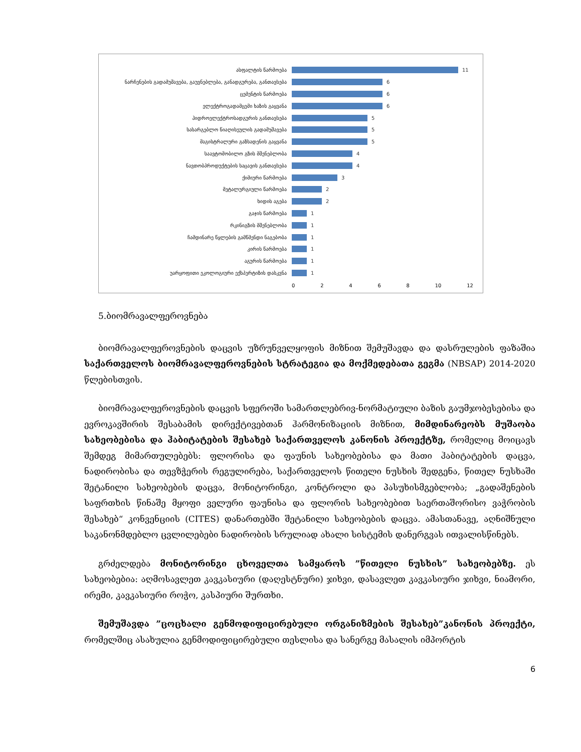ასფალტის წარმოება 11
ნარჩენების გადამუშავება, გაუვნებლება, განადგურება, განთავსება 6
ცემენტის წარმოება 6
ელექტროგადამცემი ხაზის გაყვანა 6
ჰიდროელექტროსადგურის განთავსება 5
სასარგებლო წიაღისეულის გადამუშავება 5
მაგისტრალური გაზსადენის გაყვანა 5
საავტომობილო გზის მშენებლობა 4
ნავთობპროდუქტების საცავის განთავსება 4
ქიმიური წარმოება 3
მეტალურგიული წარმოება 2
ხიდის აგება 2
გაჯის წარმოება 1
რკინიგზის მშენებლობა 1
ჩამდინარე წყლების გამწმენდი ნაგებობა 1
კირის წარმოება 1
აგურის წარმოება 1
უარყოფითი ეკოლოგიური ექსპერტიზის დასკვნა 1
0 2 4 6 8 10 12
5.ბიომრავალფეროვნება
ბიომრავალფეროვნების დაცვის უზრუნველყოფის მიზნით შემუშავდა და დასრულების ფაზაშია საქართველოს ბიომრავალფეროვნების სტრატეგია და მოქმედებათა გეგმა (NBSAP) 2014-2020 წლებისთვის.
ბიომრავალფეროვნების დაცვის სფეროში სამართლებრივ-ნორმატიული ბაზის გაუმჯობესებისა და ევროკავშირის შესაბამის დირექტივებთან ჰარმონიზაციის მიზნით, მიმდინარეობს მუშაობა სახეობებისა და ჰაბიტატების შესახებ საქართველოს კანონის პროექტზე, რომელიც მოიცავს შემდეგ მიმართულებებს: ფლორისა და ფაუნის სახეობებისა და მათი ჰაბიტატების დაცვა, ნადირობისა და თევზჭერის რეგულირება, საქართველოს წითელი ნუსხის შედგენა, წითელ ნუსხაში შეტანილი სახეობების დაცვა, მონიტორინგი, კონტროლი და პასუხისმგებლობა; „გადაშენების საფრთხის წინაშე მყოფი ველური ფაუნისა და ფლორის სახეობებით საერთაშორისო ვაჭრობის შესახებ“ კონვენციის (CITES) დანართებში შეტანილი სახეობების დაცვა. ამასთანავე, აღნიშნული საკანონმდებლო ცვლილებები ნადირობის სრულიად ახალი სისტემის დანერგვას ითვალისწინებს.
გრძელდება მონიტორინგი ცხოველთა სამყაროს ”წითელი ნუსხის” სახეობებზე. ეს სახეობებია: აღმოსავლეთ კავკასიური (დაღესტნური) ჯიხვი, დასავლეთ კავკასიური ჯიხვი, ნიამორი, ირემი, კავკასიური როჭო, კასპიური შურთხი.
შემუშავდა ”ცოცხალი გენმოდიფიცირებული ორგანიზმების შესახებ”კანონის პროექტი, რომელშიც ასახულია გენმოდიფიცირებული თესლისა და სანერგე მასალის იმპორტის
6